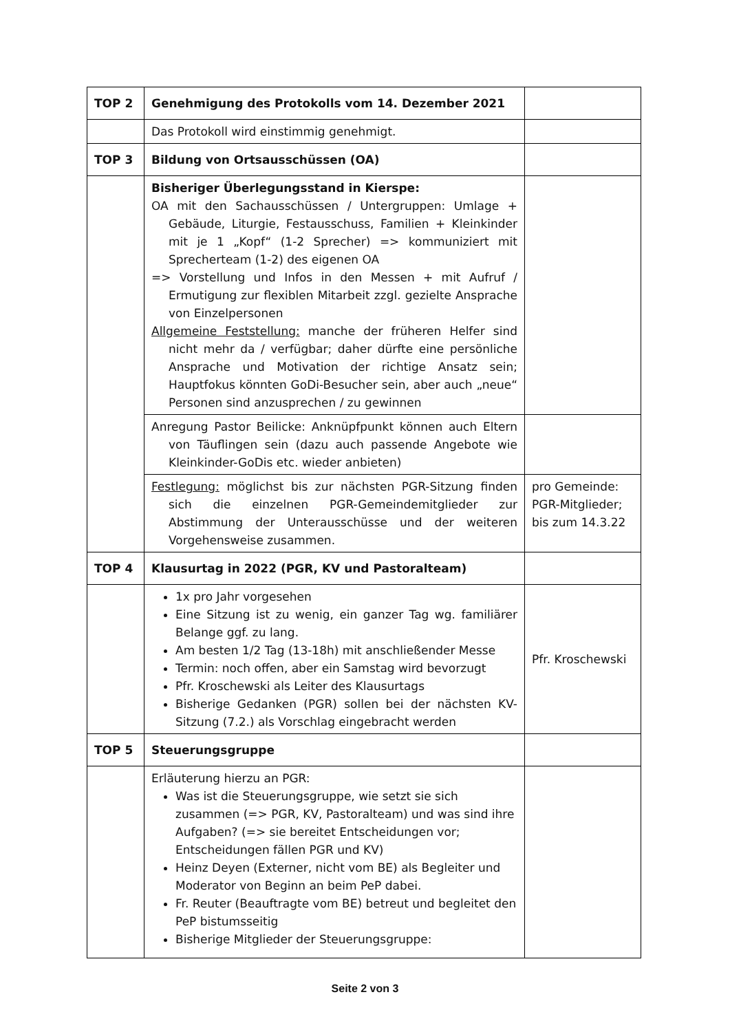| TOP 2 | Genehmigung des Protokolls vom 14. Dezember 2021 | |
| | Das Protokoll wird einstimmig genehmigt. | |
| TOP 3 | Bildung von Ortsausschüssen (OA) | |
| | Bisheriger Überlegungsstand in Kierspe: OA mit den Sachausschüssen / Untergruppen: Umlage + Gebäude, Liturgie, Festausschuss, Familien + Kleinkinder mit je 1 „Kopf“ (1-2 Sprecher) => kommuniziert mit Sprecherteam (1-2) des eigenen OA => Vorstellung und Infos in den Messen + mit Aufruf / Ermutigung zur flexiblen Mitarbeit zzgl. gezielte Ansprache von Einzelpersonen Allgemeine Feststellung: manche der früheren Helfer sind nicht mehr da / verfügbar; daher dürfte eine persönliche Ansprache und Motivation der richtige Ansatz sein; Hauptfokus könnten GoDi-Besucher sein, aber auch „neue“ Personen sind anzusprechen / zu gewinnen | |
| | Anregung Pastor Beilicke: Anknüpfpunkt können auch Eltern von Täuflingen sein (dazu auch passende Angebote wie Kleinkinder-GoDis etc. wieder anbieten) | |
| | Festlegung: möglichst bis zur nächsten PGR-Sitzung finden sich die einzelnen PGR-Gemeindemitglieder zur Abstimmung der Unterausschüsse und der weiteren Vorgehensweise zusammen. | pro Gemeinde: PGR-Mitglieder; bis zum 14.3.22 |
| TOP 4 | Klausurtag in 2022 (PGR, KV und Pastoralteam) | |
| | 1x pro Jahr vorgesehen Eine Sitzung ist zu wenig, ein ganzer Tag wg. familiärer Belange ggf. zu lang. Am besten 1/2 Tag (13-18h) mit anschließender Messe Termin: noch offen, aber ein Samstag wird bevorzugt Pfr. Kroschewski als Leiter des Klausurtags Bisherige Gedanken (PGR) sollen bei der nächsten KV-Sitzung (7.2.) als Vorschlag eingebracht werden | Pfr. Kroschewski |
| TOP 5 | Steuerungsgruppe | |
| | Erläuterung hierzu an PGR: Was ist die Steuerungsgruppe, wie setzt sie sich zusammen (=> PGR, KV, Pastoralteam) und was sind ihre Aufgaben? (=> sie bereitet Entscheidungen vor; Entscheidungen fällen PGR und KV) Heinz Deyen (Externer, nicht vom BE) als Begleiter und Moderator von Beginn an beim PeP dabei. Fr. Reuter (Beauftragte vom BE) betreut und begleitet den PeP bistumsseitig Bisherige Mitglieder der Steuerungsgruppe: | |
Seite 2 von 3